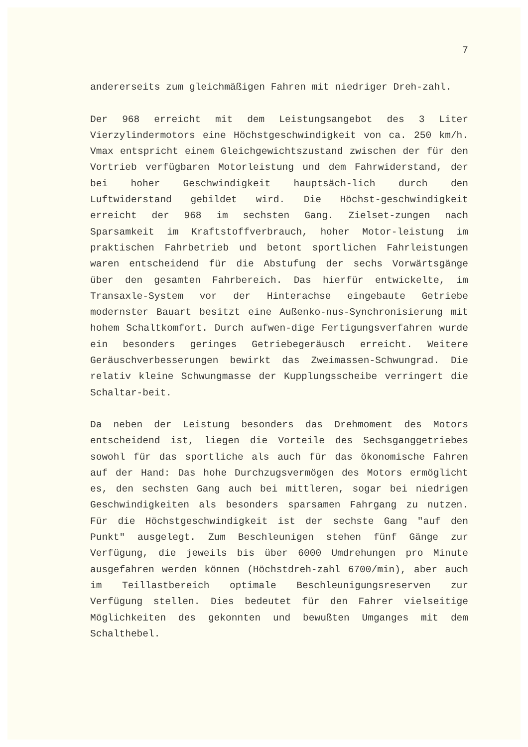7
andererseits zum gleichmäßigen Fahren mit niedriger Dreh-zahl.
Der 968 erreicht mit dem Leistungsangebot des 3 Liter Vierzylindermotors eine Höchstgeschwindigkeit von ca. 250 km/h. Vmax entspricht einem Gleichgewichtszustand zwischen der für den Vortrieb verfügbaren Motorleistung und dem Fahrwiderstand, der bei hoher Geschwindigkeit hauptsäch-lich durch den Luftwiderstand gebildet wird. Die Höchst-geschwindigkeit erreicht der 968 im sechsten Gang. Zielset-zungen nach Sparsamkeit im Kraftstoffverbrauch, hoher Motor-leistung im praktischen Fahrbetrieb und betont sportlichen Fahrleistungen waren entscheidend für die Abstufung der sechs Vorwärtsgänge über den gesamten Fahrbereich. Das hierfür entwickelte, im Transaxle-System vor der Hinterachse eingebaute Getriebe modernster Bauart besitzt eine Außenko-nus-Synchronisierung mit hohem Schaltkomfort. Durch aufwen-dige Fertigungsverfahren wurde ein besonders geringes Getriebegeräusch erreicht. Weitere Geräuschverbesserungen bewirkt das Zweimassen-Schwungrad. Die relativ kleine Schwungmasse der Kupplungsscheibe verringert die Schaltar-beit.
Da neben der Leistung besonders das Drehmoment des Motors entscheidend ist, liegen die Vorteile des Sechsganggetriebes sowohl für das sportliche als auch für das ökonomische Fahren auf der Hand: Das hohe Durchzugsvermögen des Motors ermöglicht es, den sechsten Gang auch bei mittleren, sogar bei niedrigen Geschwindigkeiten als besonders sparsamen Fahrgang zu nutzen. Für die Höchstgeschwindigkeit ist der sechste Gang "auf den Punkt" ausgelegt. Zum Beschleunigen stehen fünf Gänge zur Verfügung, die jeweils bis über 6000 Umdrehungen pro Minute ausgefahren werden können (Höchstdreh-zahl 6700/min), aber auch im Teillastbereich optimale Beschleunigungsreserven zur Verfügung stellen. Dies bedeutet für den Fahrer vielseitige Möglichkeiten des gekonnten und bewußten Umganges mit dem Schalthebel.